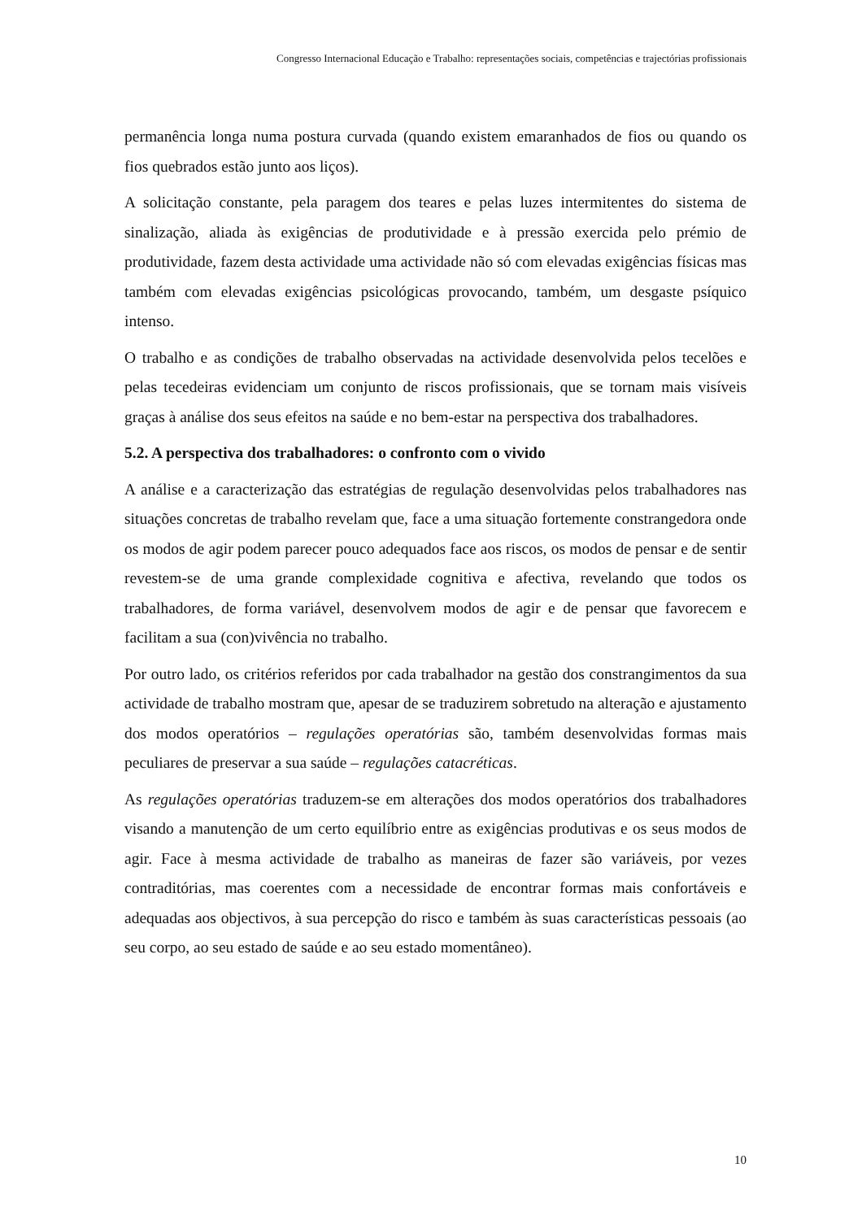Congresso Internacional Educação e Trabalho: representações sociais, competências e trajectórias profissionais
permanência longa numa postura curvada (quando existem emaranhados de fios ou quando os fios quebrados estão junto aos liços).
A solicitação constante, pela paragem dos teares e pelas luzes intermitentes do sistema de sinalização, aliada às exigências de produtividade e à pressão exercida pelo prémio de produtividade, fazem desta actividade uma actividade não só com elevadas exigências físicas mas também com elevadas exigências psicológicas provocando, também, um desgaste psíquico intenso.
O trabalho e as condições de trabalho observadas na actividade desenvolvida pelos tecelões e pelas tecedeiras evidenciam um conjunto de riscos profissionais, que se tornam mais visíveis graças à análise dos seus efeitos na saúde e no bem-estar na perspectiva dos trabalhadores.
5.2. A perspectiva dos trabalhadores: o confronto com o vivido
A análise e a caracterização das estratégias de regulação desenvolvidas pelos trabalhadores nas situações concretas de trabalho revelam que, face a uma situação fortemente constrangedora onde os modos de agir podem parecer pouco adequados face aos riscos, os modos de pensar e de sentir revestem-se de uma grande complexidade cognitiva e afectiva, revelando que todos os trabalhadores, de forma variável, desenvolvem modos de agir e de pensar que favorecem e facilitam a sua (con)vivência no trabalho.
Por outro lado, os critérios referidos por cada trabalhador na gestão dos constrangimentos da sua actividade de trabalho mostram que, apesar de se traduzirem sobretudo na alteração e ajustamento dos modos operatórios – regulações operatórias são, também desenvolvidas formas mais peculiares de preservar a sua saúde – regulações catacréticas.
As regulações operatórias traduzem-se em alterações dos modos operatórios dos trabalhadores visando a manutenção de um certo equilíbrio entre as exigências produtivas e os seus modos de agir. Face à mesma actividade de trabalho as maneiras de fazer são variáveis, por vezes contraditórias, mas coerentes com a necessidade de encontrar formas mais confortáveis e adequadas aos objectivos, à sua percepção do risco e também às suas características pessoais (ao seu corpo, ao seu estado de saúde e ao seu estado momentâneo).
10